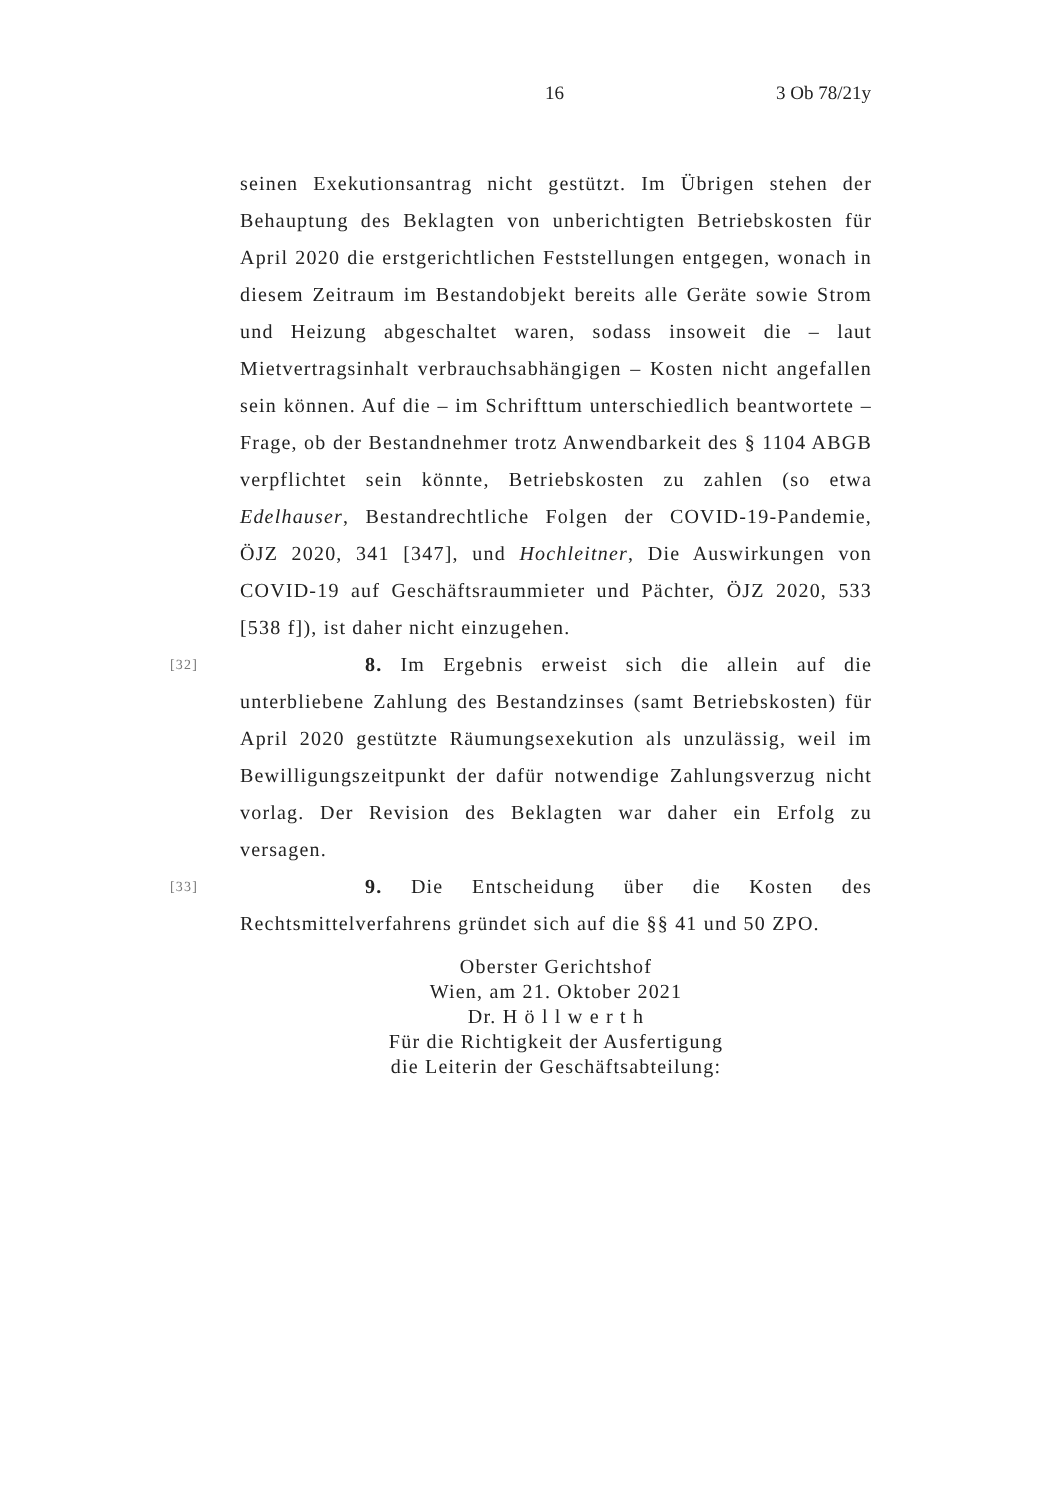16 3 Ob 78/21y
seinen Exekutionsantrag nicht gestützt. Im Übrigen stehen der Behauptung des Beklagten von unberichtigten Betriebskosten für April 2020 die erstgerichtlichen Feststellungen entgegen, wonach in diesem Zeitraum im Bestandobjekt bereits alle Geräte sowie Strom und Heizung abgeschaltet waren, sodass insoweit die – laut Mietvertragsinhalt verbrauchsabhängigen – Kosten nicht angefallen sein können. Auf die – im Schrifttum unterschiedlich beantwortete – Frage, ob der Bestandnehmer trotz Anwendbarkeit des § 1104 ABGB verpflichtet sein könnte, Betriebskosten zu zahlen (so etwa Edelhauser, Bestandrechtliche Folgen der COVID-19-Pandemie, ÖJZ 2020, 341 [347], und Hochleitner, Die Auswirkungen von COVID-19 auf Geschäftsraummieter und Pächter, ÖJZ 2020, 533 [538 f]), ist daher nicht einzugehen.
[32] 8. Im Ergebnis erweist sich die allein auf die unterbliebene Zahlung des Bestandzinses (samt Betriebskosten) für April 2020 gestützte Räumungsexekution als unzulässig, weil im Bewilligungszeitpunkt der dafür notwendige Zahlungsverzug nicht vorlag. Der Revision des Beklagten war daher ein Erfolg zu versagen.
[33] 9. Die Entscheidung über die Kosten des Rechtsmittelverfahrens gründet sich auf die §§ 41 und 50 ZPO.
Oberster Gerichtshof
Wien, am 21. Oktober 2021
Dr. H ö l l w e r t h
Für die Richtigkeit der Ausfertigung
die Leiterin der Geschäftsabteilung: